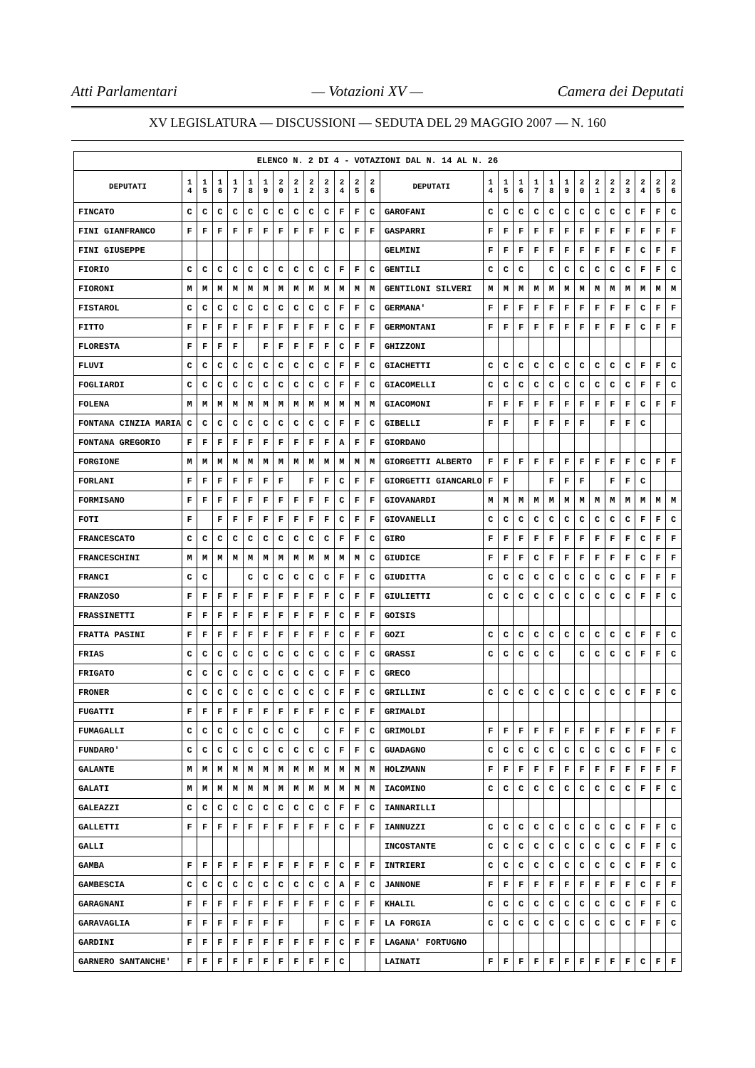Atti Parlamentari — Votazioni XV — Camera dei Deputati
XV LEGISLATURA — DISCUSSIONI — SEDUTA DEL 29 MAGGIO 2007 — N. 160
| ELENCO N. 2 DI 4 - VOTAZIONI DAL N. 14 AL N. 26 | | | | | | | | | | | | | | | | | | | | | | | | | | | |
| DEPUTATI | 1 4 | 1 5 | 1 6 | 1 7 | 1 8 | 1 9 | 2 0 | 2 1 | 2 2 | 2 3 | 2 4 | 2 5 | 2 6 | DEPUTATI | 1 4 | 1 5 | 1 6 | 1 7 | 1 8 | 1 9 | 2 0 | 2 1 | 2 2 | 2 3 | 2 4 | 2 5 | 2 6 |
| FINCATO | C | C | C | C | C | C | C | C | C | C | F | F | C | GAROFANI | C | C | C | C | C | C | C | C | C | C | F | F | C |
| FINI GIANFRANCO | F | F | F | F | F | F | F | F | F | F | C | F | F | GASPARRI | F | F | F | F | F | F | F | F | F | F | F | F | F |
| FINI GIUSEPPE | | | | | | | | | | | | | | GELMINI | F | F | F | F | F | F | F | F | F | F | C | F | F |
| FIORIO | C | C | C | C | C | C | C | C | C | C | F | F | C | GENTILI | C | C | C | | C | C | C | C | C | C | F | F | C |
| FIORONI | M | M | M | M | M | M | M | M | M | M | M | M | M | GENTILONI SILVERI | M | M | M | M | M | M | M | M | M | M | M | M | M |
| FISTAROL | C | C | C | C | C | C | C | C | C | C | F | F | C | GERMANA' | F | F | F | F | F | F | F | F | F | F | C | F | F |
| FITTO | F | F | F | F | F | F | F | F | F | F | C | F | F | GERMONTANI | F | F | F | F | F | F | F | F | F | F | C | F | F |
| FLORESTA | F | F | F | F | | F | F | F | F | F | C | F | F | GHIZZONI | | | | | | | | | | | | | |
| FLUVI | C | C | C | C | C | C | C | C | C | C | F | F | C | GIACHETTI | C | C | C | C | C | C | C | C | C | C | F | F | C |
| FOGLIARDI | C | C | C | C | C | C | C | C | C | C | F | F | C | GIACOMELLI | C | C | C | C | C | C | C | C | C | C | F | F | C |
| FOLENA | M | M | M | M | M | M | M | M | M | M | M | M | M | GIACOMONI | F | F | F | F | F | F | F | F | F | F | C | F | F |
| FONTANA CINZIA MARIA | C | C | C | C | C | C | C | C | C | C | F | F | C | GIBELLI | F | F | | F | F | F | F | | F | F | C | | |
| FONTANA GREGORIO | F | F | F | F | F | F | F | F | F | F | A | F | F | GIORDANO | | | | | | | | | | | | | |
| FORGIONE | M | M | M | M | M | M | M | M | M | M | M | M | M | GIORGETTI ALBERTO | F | F | F | F | F | F | F | F | F | F | C | F | F |
| FORLANI | F | F | F | F | F | F | F | | F | F | C | F | F | GIORGETTI GIANCARLO | F | F | | | F | F | F | | F | F | C | | |
| FORMISANO | F | F | F | F | F | F | F | F | F | F | C | F | F | GIOVANARDI | M | M | M | M | M | M | M | M | M | M | M | M | M |
| FOTI | F | | F | F | F | F | F | F | F | F | C | F | F | GIOVANELLI | C | C | C | C | C | C | C | C | C | C | F | F | C |
| FRANCESCATO | C | C | C | C | C | C | C | C | C | C | F | F | C | GIRO | F | F | F | F | F | F | F | F | F | F | C | F | F |
| FRANCESCHINI | M | M | M | M | M | M | M | M | M | M | M | M | C | GIUDICE | F | F | F | C | F | F | F | F | F | F | C | F | F |
| FRANCI | C | C | | | C | C | C | C | C | C | F | F | C | GIUDITTA | C | C | C | C | C | C | C | C | C | C | F | F | F |
| FRANZOSO | F | F | F | F | F | F | F | F | F | F | C | F | F | GIULIETTI | C | C | C | C | C | C | C | C | C | C | F | F | C |
| FRASSINETTI | F | F | F | F | F | F | F | F | F | F | C | F | F | GOISIS | | | | | | | | | | | | | |
| FRATTA PASINI | F | F | F | F | F | F | F | F | F | F | C | F | F | GOZI | C | C | C | C | C | C | C | C | C | C | F | F | C |
| FRIAS | C | C | C | C | C | C | C | C | C | C | C | F | C | GRASSI | C | C | C | C | C | | C | C | C | C | F | F | C |
| FRIGATO | C | C | C | C | C | C | C | C | C | C | F | F | C | GRECO | | | | | | | | | | | | | |
| FRONER | C | C | C | C | C | C | C | C | C | C | F | F | C | GRILLINI | C | C | C | C | C | C | C | C | C | C | F | F | C |
| FUGATTI | F | F | F | F | F | F | F | F | F | F | C | F | F | GRIMALDI | | | | | | | | | | | | | |
| FUMAGALLI | C | C | C | C | C | C | C | C | | C | F | F | C | GRIMOLDI | F | F | F | F | F | F | F | F | F | F | F | F | F |
| FUNDARO' | C | C | C | C | C | C | C | C | C | C | F | F | C | GUADAGNO | C | C | C | C | C | C | C | C | C | C | F | F | C |
| GALANTE | M | M | M | M | M | M | M | M | M | M | M | M | M | HOLZMANN | F | F | F | F | F | F | F | F | F | F | F | F | F |
| GALATI | M | M | M | M | M | M | M | M | M | M | M | M | M | IACOMINO | C | C | C | C | C | C | C | C | C | C | F | F | C |
| GALEAZZI | C | C | C | C | C | C | C | C | C | C | F | F | C | IANNARILLI | | | | | | | | | | | | | |
| GALLETTI | F | F | F | F | F | F | F | F | F | F | C | F | F | IANNUZZI | C | C | C | C | C | C | C | C | C | C | F | F | C |
| GALLI | | | | | | | | | | | | | | INCOSTANTE | C | C | C | C | C | C | C | C | C | C | F | F | C |
| GAMBA | F | F | F | F | F | F | F | F | F | F | C | F | F | INTRIERI | C | C | C | C | C | C | C | C | C | C | F | F | C |
| GAMBESCIA | C | C | C | C | C | C | C | C | C | C | A | F | C | JANNONE | F | F | F | F | F | F | F | F | F | F | C | F | F |
| GARAGNANI | F | F | F | F | F | F | F | F | F | F | C | F | F | KHALIL | C | C | C | C | C | C | C | C | C | C | F | F | C |
| GARAVAGLIA | F | F | F | F | F | F | F | | | F | C | F | F | LA FORGIA | C | C | C | C | C | C | C | C | C | C | F | F | C |
| GARDINI | F | F | F | F | F | F | F | F | F | F | C | F | F | LAGANA' FORTUGNO | | | | | | | | | | | | | |
| GARNERO SANTANCHE' | F | F | F | F | F | F | F | F | F | F | C | | | LAINATI | F | F | F | F | F | F | F | F | F | F | C | F | F |